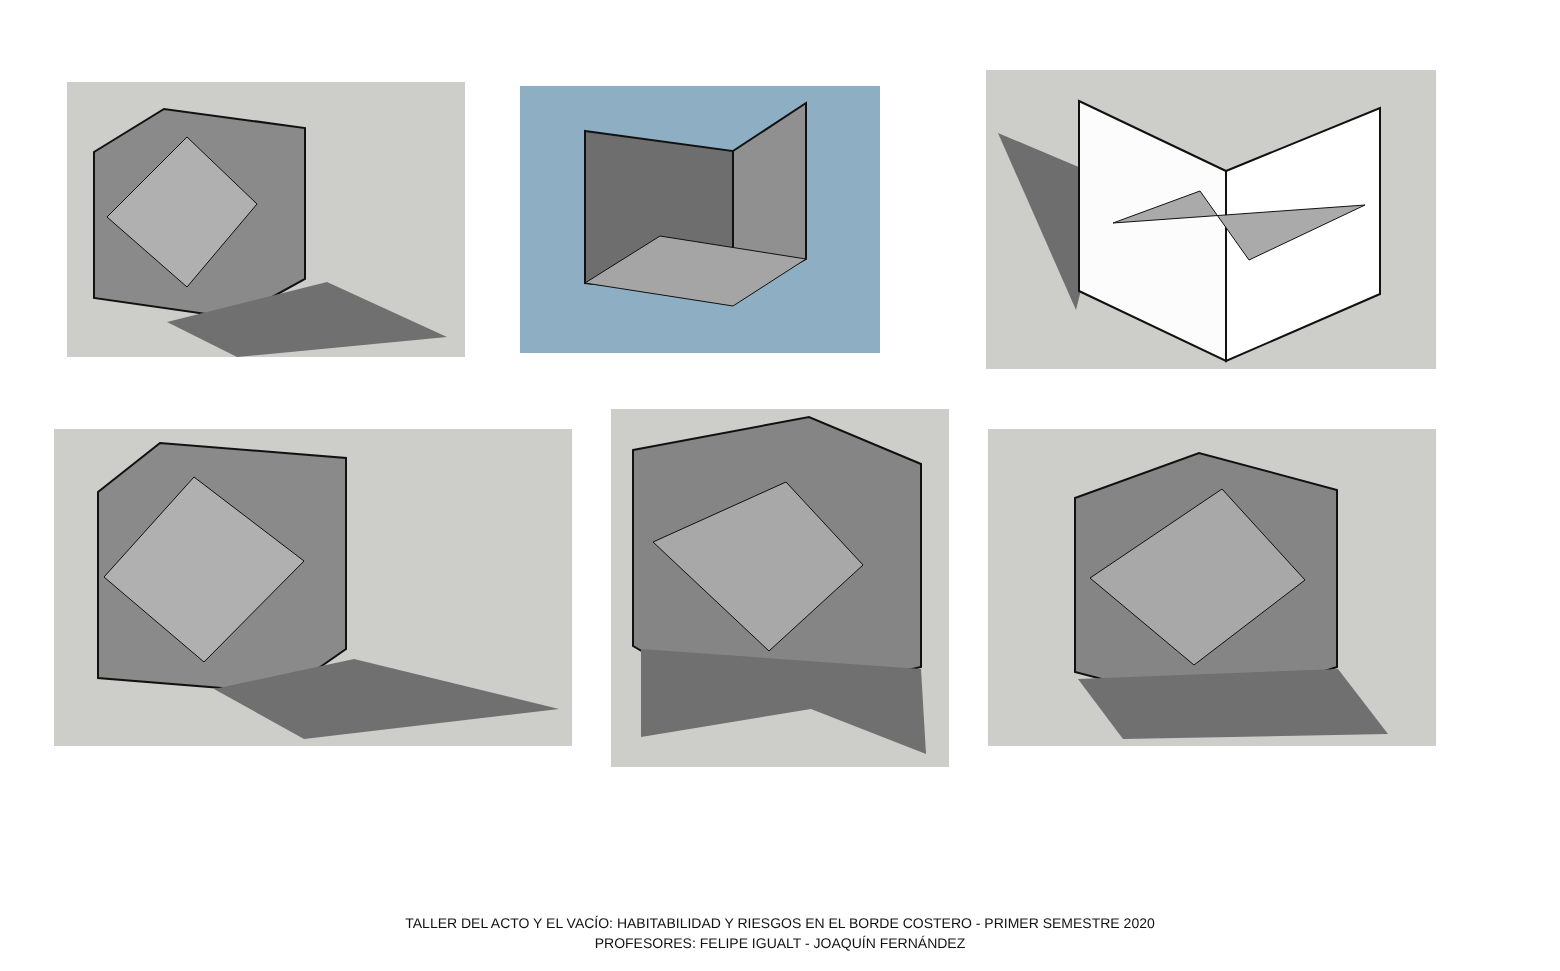TALLER DEL ACTO Y EL VACÍO: HABITABILIDAD Y RIESGOS EN EL BORDE COSTERO - PRIMER SEMESTRE 2020
PROFESORES: FELIPE IGUALT - JOAQUÍN FERNÁNDEZ